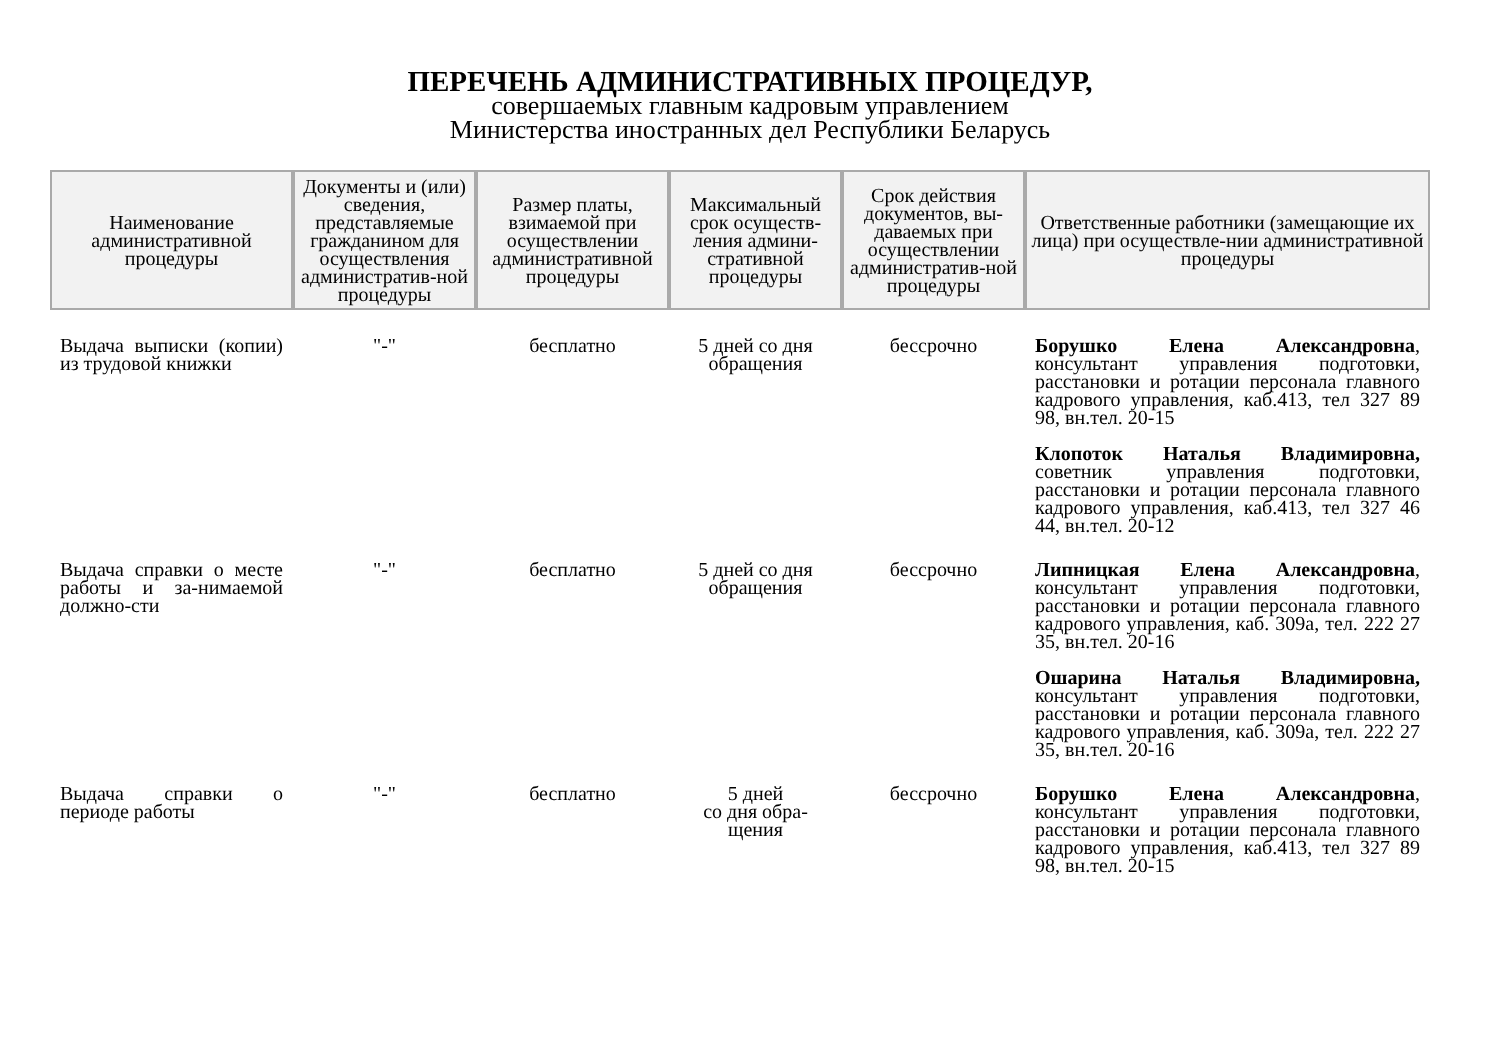ПЕРЕЧЕНЬ АДМИНИСТРАТИВНЫХ ПРОЦЕДУР,
совершаемых главным кадровым управлением
Министерства иностранных дел Республики Беларусь
| Наименование административной процедуры | Документы и (или) сведения, представляемые гражданином для осуществления административ-ной процедуры | Размер платы, взимаемой при осуществлении административной процедуры | Максимальный срок осуществ-ления админи-стративной процедуры | Срок действия документов, вы-даваемых при осуществлении административ-ной процедуры | Ответственные работники (замещающие их лица) при осуществле-нии административной процедуры |
| --- | --- | --- | --- | --- | --- |
| Выдача выписки (копии) из трудовой книжки | "-" | бесплатно | 5 дней со дня обращения | бессрочно | Борушко Елена Александровна , консультант управления подготовки, расстановки и ротации персонала главного кадрового управления, каб.413, тел 327 89 98, вн.тел. 20-15 Клопоток Наталья Владимировна, советник управления подготовки, расстановки и ротации персонала главного кадрового управления, каб.413, тел 327 46 44, вн.тел. 20-12 |
| Выдача справки о месте работы и за-нимаемой должно-сти | "-" | бесплатно | 5 дней со дня обращения | бессрочно | Липницкая Елена Александровна , консультант управления подготовки, расстановки и ротации персонала главного кадрового управления, каб. 309а, тел. 222 27 35, вн.тел. 20-16 Ошарина Наталья Владимировна, консультант управления подготовки, расстановки и ротации персонала главного кадрового управления, каб. 309а, тел. 222 27 35, вн.тел. 20-16 |
| Выдача справки о периоде работы | "-" | бесплатно | 5 дней со дня обра-щения | бессрочно | Борушко Елена Александровна , консультант управления подготовки, расстановки и ротации персонала главного кадрового управления, каб.413, тел 327 89 98, вн.тел. 20-15 |